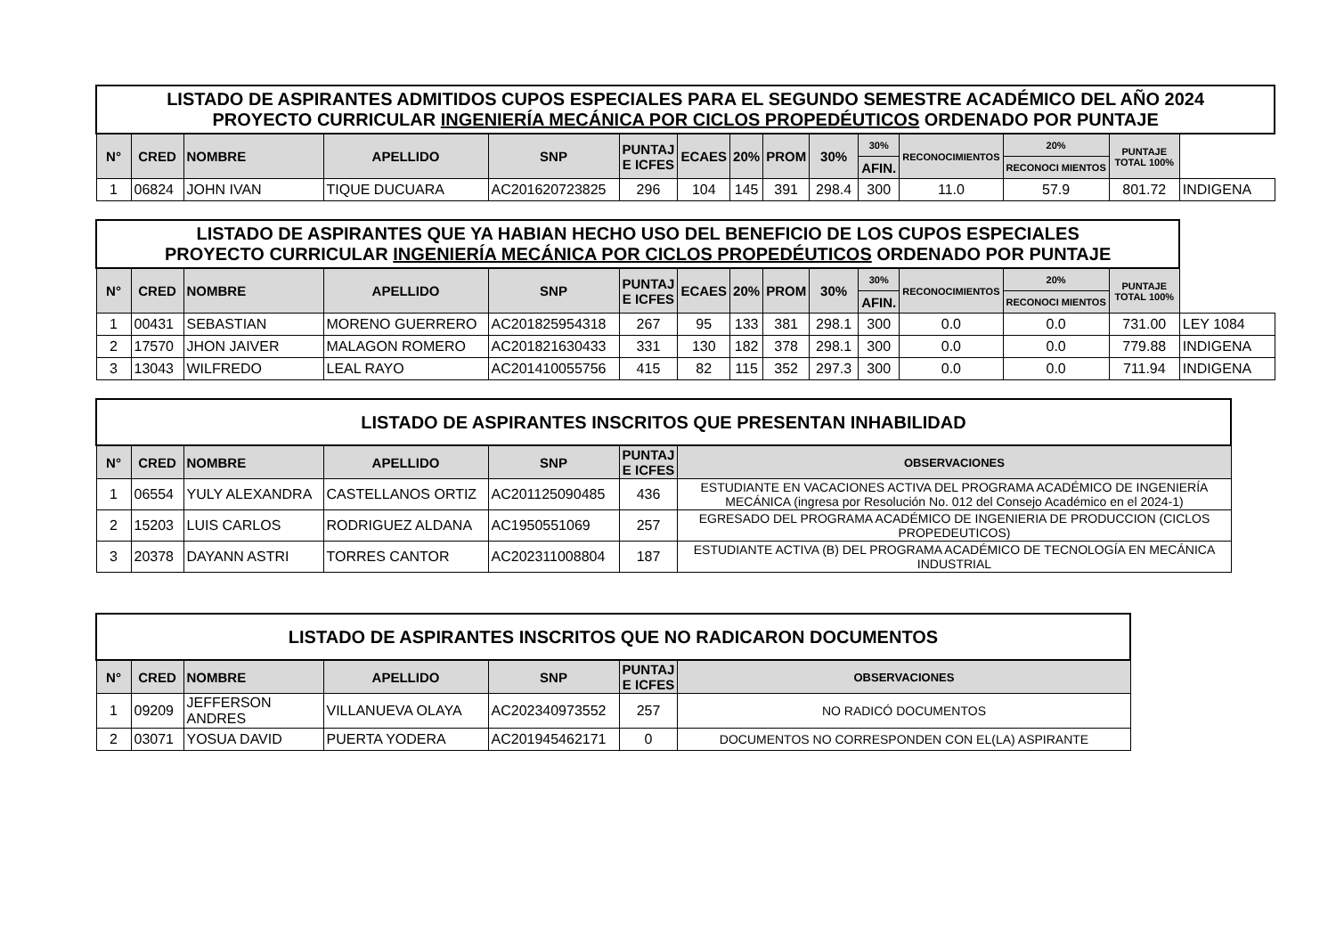| LISTADO DE ASPIRANTES ADMITIDOS CUPOS ESPECIALES PARA EL SEGUNDO SEMESTRE ACADÉMICO DEL AÑO 2024 PROYECTO CURRICULAR INGENIERÍA MECÁNICA POR CICLOS PROPEDÉUTICOS ORDENADO POR PUNTAJE | | | | | | | | | | | | | | | |
| N° | CRED | NOMBRE | APELLIDO | SNP | PUNTAJ E ICFES | ECAES | 20% | PROM | 30% | 30% | RECONOCIMIENTOS | 20% | PUNTAJE TOTAL 100% | | |
| | | | | | | | | | | AFIN. | | RECONOCI MIENTOS | | | |
| 1 | 06824 | JOHN IVAN | TIQUE DUCUARA | AC201620723825 | 296 | 104 | 145 | 391 | 298.4 | 300 | 11.0 | 57.9 | 801.72 | INDIGENA | |
| LISTADO DE ASPIRANTES QUE YA HABIAN HECHO USO DEL BENEFICIO DE LOS CUPOS ESPECIALES PROYECTO CURRICULAR INGENIERÍA MECÁNICA POR CICLOS PROPEDÉUTICOS ORDENADO POR PUNTAJE | | | | | | | | | | | | | | |
| N° | CRED | NOMBRE | APELLIDO | SNP | PUNTAJ E ICFES | ECAES | 20% | PROM | 30% | 30% | RECONOCIMIENTOS | 20% | PUNTAJE TOTAL 100% | |
| | | | | | | | | | | AFIN. | | RECONOCI MIENTOS | | |
| 1 | 00431 | SEBASTIAN | MORENO GUERRERO | AC201825954318 | 267 | 95 | 133 | 381 | 298.1 | 300 | 0.0 | 0.0 | 731.00 | LEY 1084 |
| 2 | 17570 | JHON JAIVER | MALAGON ROMERO | AC201821630433 | 331 | 130 | 182 | 378 | 298.1 | 300 | 0.0 | 0.0 | 779.88 | INDIGENA |
| 3 | 13043 | WILFREDO | LEAL RAYO | AC201410055756 | 415 | 82 | 115 | 352 | 297.3 | 300 | 0.0 | 0.0 | 711.94 | INDIGENA |
| LISTADO DE ASPIRANTES INSCRITOS QUE PRESENTAN INHABILIDAD | | | | | | |
| N° | CRED | NOMBRE | APELLIDO | SNP | PUNTAJ E ICFES | OBSERVACIONES |
| 1 | 06554 | YULY ALEXANDRA | CASTELLANOS ORTIZ | AC201125090485 | 436 | ESTUDIANTE EN VACACIONES ACTIVA DEL PROGRAMA ACADÉMICO DE INGENIERÍA MECÁNICA (ingresa por Resolución No. 012 del Consejo Académico en el 2024-1) |
| 2 | 15203 | LUIS CARLOS | RODRIGUEZ ALDANA | AC1950551069 | 257 | EGRESADO DEL PROGRAMA ACADÉMICO DE INGENIERIA DE PRODUCCION (CICLOS PROPEDEUTICOS) |
| 3 | 20378 | DAYANN ASTRI | TORRES CANTOR | AC202311008804 | 187 | ESTUDIANTE ACTIVA (B) DEL PROGRAMA ACADÉMICO DE TECNOLOGÍA EN MECÁNICA INDUSTRIAL |
| LISTADO DE ASPIRANTES INSCRITOS QUE NO RADICARON DOCUMENTOS | | | | | | |
| N° | CRED | NOMBRE | APELLIDO | SNP | PUNTAJ E ICFES | OBSERVACIONES |
| 1 | 09209 | JEFFERSON ANDRES | VILLANUEVA OLAYA | AC202340973552 | 257 | NO RADICÓ DOCUMENTOS |
| 2 | 03071 | YOSUA DAVID | PUERTA YODERA | AC201945462171 | 0 | DOCUMENTOS NO CORRESPONDEN CON EL(LA) ASPIRANTE |